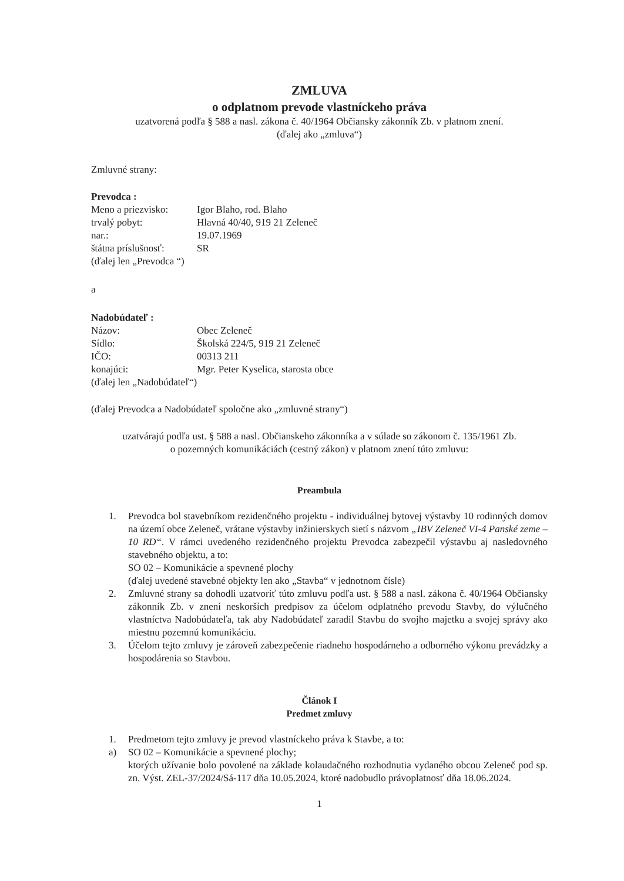ZMLUVA
o odplatnom prevode vlastníckeho práva
uzatvorená podľa § 588 a nasl. zákona č. 40/1964 Občiansky zákonník Zb. v platnom znení.
(ďalej ako „zmluva“)
Zmluvné strany:
Prevodca :
Meno a priezvisko: Igor Blaho, rod. Blaho
trvalý pobyt: Hlavná 40/40, 919 21 Zeleneč
nar.: 19.07.1969
štátna príslušnosť: SR
(ďalej len „Prevodca “)
a
Nadobúdateľ :
Názov: Obec Zeleneč
Sídlo: Školská 224/5, 919 21 Zeleneč
IČO: 00313 211
konajúci: Mgr. Peter Kyselica, starosta obce
(ďalej len „Nadobúdateľ“)
(ďalej Prevodca a Nadobúdateľ spoločne ako „zmluvné strany“)
uzatvárajú podľa ust. § 588 a nasl. Občianskeho zákonníka a v súlade so zákonom č. 135/1961 Zb.
o pozemných komunikáciách (cestný zákon) v platnom znení túto zmluvu:
Preambula
1. Prevodca bol stavebníkom rezidenčného projektu - individuálnej bytovej výstavby 10 rodinných domov na území obce Zeleneč, vrátane výstavby inžinierskych sietí s názvom „IBV Zeleneč VI-4 Panské zeme – 10 RD“. V rámci uvedeného rezidenčného projektu Prevodca zabezpečil výstavbu aj nasledovného stavebného objektu, a to:
SO 02 – Komunikácie a spevnené plochy
(ďalej uvedené stavebné objekty len ako „Stavba“ v jednotnom čísle)
2. Zmluvné strany sa dohodli uzatvoriť túto zmluvu podľa ust. § 588 a nasl. zákona č. 40/1964 Občiansky zákonník Zb. v znení neskorších predpisov za účelom odplatného prevodu Stavby, do výlučného vlastníctva Nadobúdateľa, tak aby Nadobúdateľ zaradil Stavbu do svojho majetku a svojej správy ako miestnu pozemnú komunikáciu.
3. Účelom tejto zmluvy je zároveň zabezpečenie riadneho hospodárneho a odborného výkonu prevádzky a hospodárenia so Stavbou.
Článok I
Predmet zmluvy
1. Predmetom tejto zmluvy je prevod vlastníckeho práva k Stavbe, a to:
a) SO 02 – Komunikácie a spevnené plochy;
ktorých užívanie bolo povolené na základe kolaudačného rozhodnutia vydaného obcou Zeleneč pod sp. zn. Výst. ZEL-37/2024/Sá-117 dňa 10.05.2024, ktoré nadobudlo právoplatnosť dňa 18.06.2024.
1